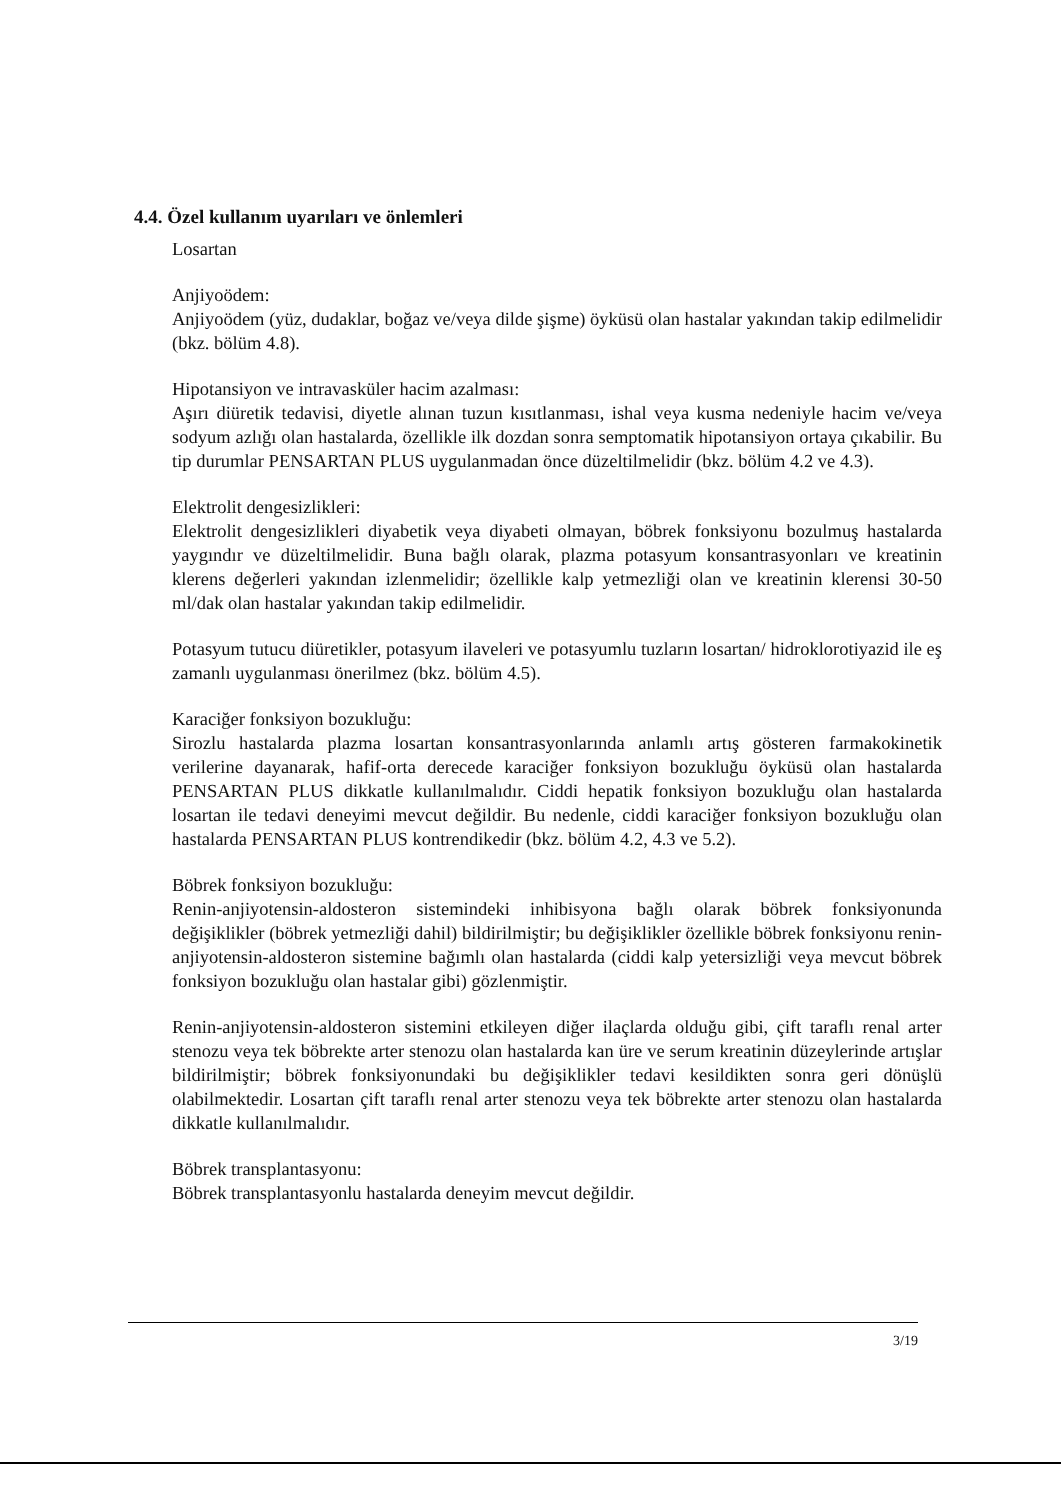4.4. Özel kullanım uyarıları ve önlemleri
Losartan
Anjiyoödem:
Anjiyoödem (yüz, dudaklar, boğaz ve/veya dilde şişme) öyküsü olan hastalar yakından takip edilmelidir (bkz. bölüm 4.8).
Hipotansiyon ve intravasküler hacim azalması:
Aşırı diüretik tedavisi, diyetle alınan tuzun kısıtlanması, ishal veya kusma nedeniyle hacim ve/veya sodyum azlığı olan hastalarda, özellikle ilk dozdan sonra semptomatik hipotansiyon ortaya çıkabilir. Bu tip durumlar PENSARTAN PLUS uygulanmadan önce düzeltilmelidir (bkz. bölüm 4.2 ve 4.3).
Elektrolit dengesizlikleri:
Elektrolit dengesizlikleri diyabetik veya diyabeti olmayan, böbrek fonksiyonu bozulmuş hastalarda yaygındır ve düzeltilmelidir. Buna bağlı olarak, plazma potasyum konsantrasyonları ve kreatinin klerens değerleri yakından izlenmelidir; özellikle kalp yetmezliği olan ve kreatinin klerensi 30-50 ml/dak olan hastalar yakından takip edilmelidir.
Potasyum tutucu diüretikler, potasyum ilaveleri ve potasyumlu tuzların losartan/ hidroklorotiyazid ile eş zamanlı uygulanması önerilmez (bkz. bölüm 4.5).
Karaciğer fonksiyon bozukluğu:
Sirozlu hastalarda plazma losartan konsantrasyonlarında anlamlı artış gösteren farmakokinetik verilerine dayanarak, hafif-orta derecede karaciğer fonksiyon bozukluğu öyküsü olan hastalarda PENSARTAN PLUS dikkatle kullanılmalıdır. Ciddi hepatik fonksiyon bozukluğu olan hastalarda losartan ile tedavi deneyimi mevcut değildir. Bu nedenle, ciddi karaciğer fonksiyon bozukluğu olan hastalarda PENSARTAN PLUS kontrendikedir (bkz. bölüm 4.2, 4.3 ve 5.2).
Böbrek fonksiyon bozukluğu:
Renin-anjiyotensin-aldosteron sistemindeki inhibisyona bağlı olarak böbrek fonksiyonunda değişiklikler (böbrek yetmezliği dahil) bildirilmiştir; bu değişiklikler özellikle böbrek fonksiyonu renin-anjiyotensin-aldosteron sistemine bağımlı olan hastalarda (ciddi kalp yetersizliği veya mevcut böbrek fonksiyon bozukluğu olan hastalar gibi) gözlenmiştir.
Renin-anjiyotensin-aldosteron sistemini etkileyen diğer ilaçlarda olduğu gibi, çift taraflı renal arter stenozu veya tek böbrekte arter stenozu olan hastalarda kan üre ve serum kreatinin düzeylerinde artışlar bildirilmiştir; böbrek fonksiyonundaki bu değişiklikler tedavi kesildikten sonra geri dönüşlü olabilmektedir. Losartan çift taraflı renal arter stenozu veya tek böbrekte arter stenozu olan hastalarda dikkatle kullanılmalıdır.
Böbrek transplantasyonu:
Böbrek transplantasyonlu hastalarda deneyim mevcut değildir.
3/19